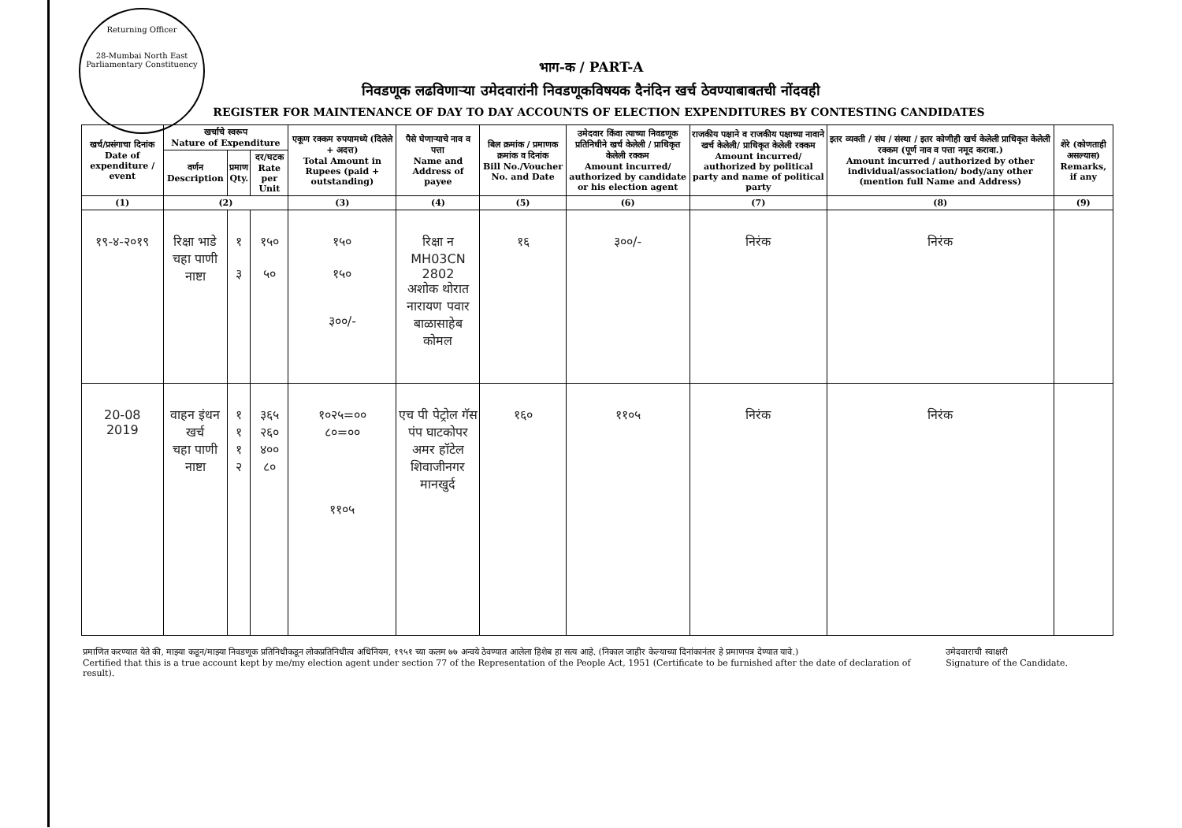Returning Officer
28-Mumbai North East Parliamentary Constituency
भाग-क / PART-A
निवडणूक लढविणाऱ्या उमेदवारांनी निवडणूकविषयक दैनंदिन खर्च ठेवण्याबाबतची नोंदवही
REGISTER FOR MAINTENANCE OF DAY TO DAY ACCOUNTS OF ELECTION EXPENDITURES BY CONTESTING CANDIDATES
| खर्च/प्रसंगाचा दिनांक Date of expenditure / event | खर्चाचे स्वरूप Nature of Expenditure | | | एकूण रक्कम रुपयामध्ये (दिलेले + अदत्त) Total Amount in Rupees (paid + outstanding) | पैसे घेणाऱ्याचे नाव व पत्ता Name and Address of payee | बिल क्रमांक / प्रमाणक क्रमांक व दिनांक Bill No./Voucher No. and Date | उमेदवार किंवा त्याच्या निवडणूक प्रतिनिधीने खर्च केलेली / प्राधिकृत केलेली रक्कम Amount incurred/ authorized by candidate or his election agent | राजकीय पक्षाने व राजकीय पक्षाच्या नावाने खर्च केलेली/ प्राधिकृत केलेली रक्कम Amount incurred/ authorized by political party and name of political party | इतर व्यक्ती / संघ / संस्था / इतर कोणीही खर्च केलेली प्राधिकृत केलेली रक्कम (पूर्ण नाव व पत्ता नमूद करावा.) Amount incurred / authorized by other individual/association/ body/any other (mention full Name and Address) | शेरे (कोणताही असल्यास) Remarks, if any |
| --- | --- | --- | --- | --- | --- | --- | --- | --- | --- | --- |
| | वर्णन Description | प्रमाण Qty. | दर/घटक Rate per Unit | | | | | | | |
| (1) | (2) | | | (3) | (4) | (5) | (6) | (7) | (8) | (9) |
| १९-४-२०१९ | रिक्षा भाडे चहा पाणी नाष्टा | १ ३ | १५० ५० | १५० १५० ३००/- | रिक्षा न MH03CN 2802 अशोक थोरात नारायण पवार बाळासाहेब कोमल | १६ | ३००/- | निरंक | निरंक | |
| 20-08 2019 | वाहन इंधन खर्च चहा पाणी नाष्टा | १ १ १ २ | ३६५ २६० ४०० ८० | १०२५=०० ८०=०० ११०५ | एच पी पेट्रोल गॅस पंप घाटकोपर अमर हॉटेल शिवाजीनगर मानखुर्द | १६० | ११०५ | निरंक | निरंक | |
प्रमाणित करण्यात येते की, माझ्या कडून/माझ्या निवडणूक प्रतिनिधीकडून लोकप्रतिनिधीत्व अधिनियम, १९५१ च्या कलम ७७ अन्वये ठेवण्यात आलेला हिशेब हा सत्य आहे. (निकाल जाहीर केल्याच्या दिनांकानंतर हे प्रमाणपत्र देण्यात यावे.)
Certified that this is a true account kept by me/my election agent under section 77 of the Representation of the People Act, 1951 (Certificate to be furnished after the date of declaration of result).
उमेदवाराची स्वाक्षरी
Signature of the Candidate.